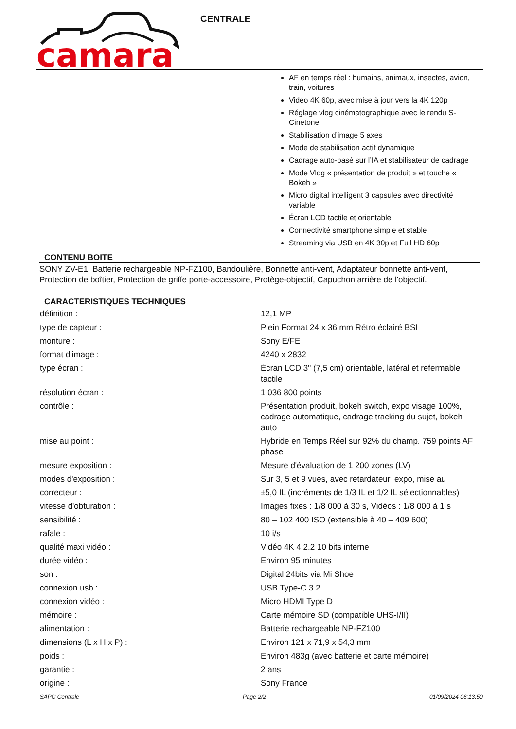camara
CENTRALE
AF en temps réel : humains, animaux, insectes, avion, train, voitures
Vidéo 4K 60p, avec mise à jour vers la 4K 120p
Réglage vlog cinématographique avec le rendu S-Cinetone
Stabilisation d’image 5 axes
Mode de stabilisation actif dynamique
Cadrage auto-basé sur l’IA et stabilisateur de cadrage
Mode Vlog « présentation de produit » et touche « Bokeh »
Micro digital intelligent 3 capsules avec directivité variable
Écran LCD tactile et orientable
Connectivité smartphone simple et stable
Streaming via USB en 4K 30p et Full HD 60p
CONTENU BOITE
SONY ZV-E1, Batterie rechargeable NP-FZ100, Bandoulière, Bonnette anti-vent, Adaptateur bonnette anti-vent, Protection de boîtier, Protection de griffe porte-accessoire, Protège-objectif, Capuchon arrière de l'objectif.
CARACTERISTIQUES TECHNIQUES
| définition : | 12,1 MP |
| type de capteur : | Plein Format 24 x 36 mm Rétro éclairé BSI |
| monture : | Sony E/FE |
| format d'image : | 4240 x 2832 |
| type écran : | Écran LCD 3" (7,5 cm) orientable, latéral et refermable tactile |
| résolution écran : | 1 036 800 points |
| contrôle : | Présentation produit, bokeh switch, expo visage 100%, cadrage automatique, cadrage tracking du sujet, bokeh auto |
| mise au point : | Hybride en Temps Réel sur 92% du champ. 759 points AF phase |
| mesure exposition : | Mesure d'évaluation de 1 200 zones (LV) |
| modes d'exposition : | Sur 3, 5 et 9 vues, avec retardateur, expo, mise au |
| correcteur : | ±5,0 IL (incréments de 1/3 IL et 1/2 IL sélectionnables) |
| vitesse d'obturation : | Images fixes : 1/8 000 à 30 s, Vidéos : 1/8 000 à 1 s |
| sensibilité : | 80 – 102 400 ISO (extensible à 40 – 409 600) |
| rafale : | 10 i/s |
| qualité maxi vidéo : | Vidéo 4K 4.2.2 10 bits interne |
| durée vidéo : | Environ 95 minutes |
| son : | Digital 24bits via Mi Shoe |
| connexion usb : | USB Type-C 3.2 |
| connexion vidéo : | Micro HDMI Type D |
| mémoire : | Carte mémoire SD (compatible UHS-I/II) |
| alimentation : | Batterie rechargeable NP-FZ100 |
| dimensions (L x H x P) : | Environ 121 x 71,9 x 54,3 mm |
| poids : | Environ 483g (avec batterie et carte mémoire) |
| garantie : | 2 ans |
| origine : | Sony France |
SAPC Centrale Page 2/2 01/09/2024 06:13:50